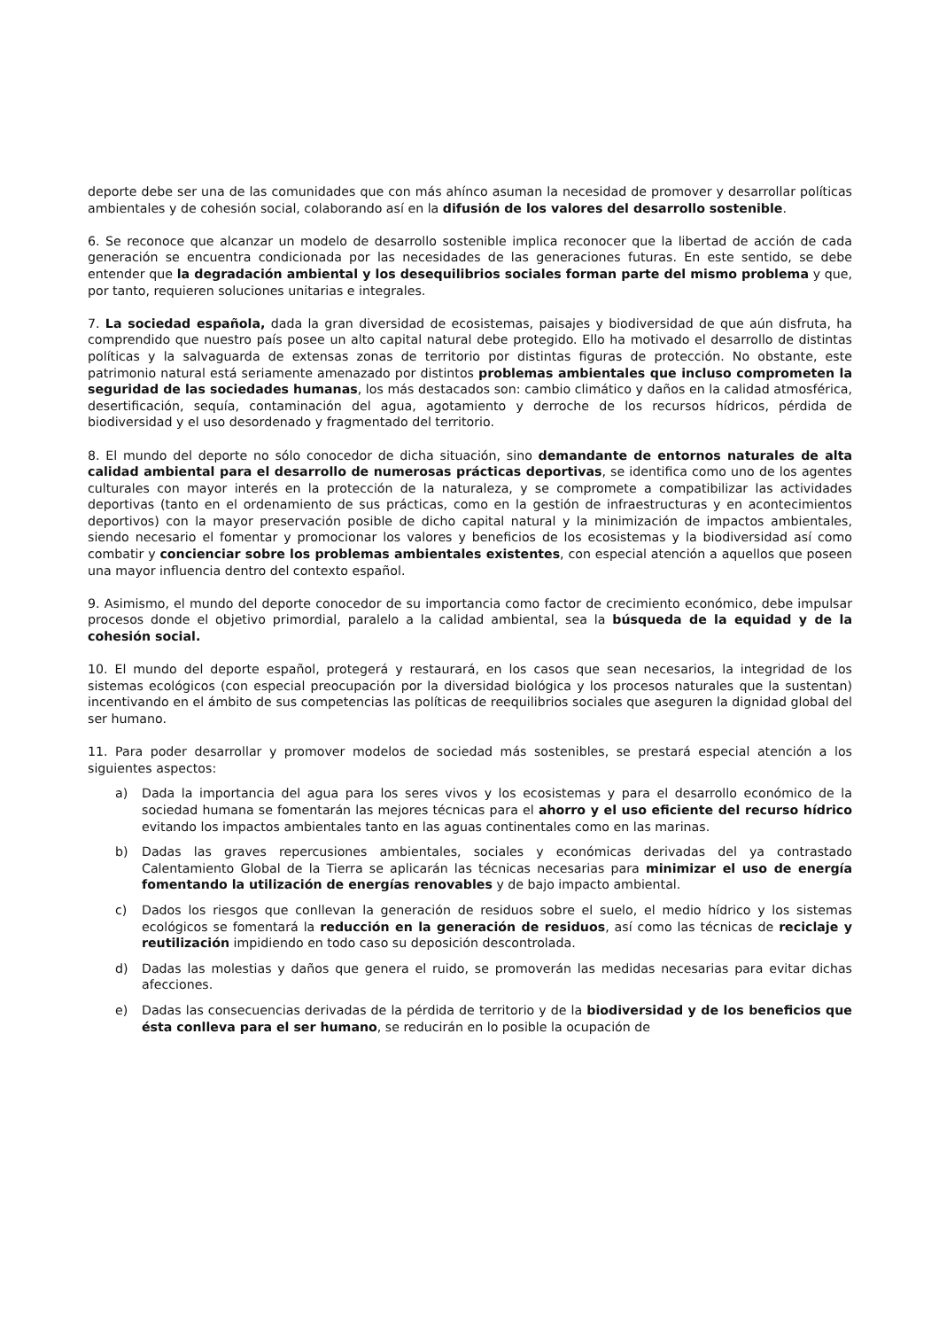deporte debe ser una de las comunidades que con más ahínco asuman la necesidad de promover y desarrollar políticas ambientales y de cohesión social, colaborando así en la difusión de los valores del desarrollo sostenible.
6. Se reconoce que alcanzar un modelo de desarrollo sostenible implica reconocer que la libertad de acción de cada generación se encuentra condicionada por las necesidades de las generaciones futuras. En este sentido, se debe entender que la degradación ambiental y los desequilibrios sociales forman parte del mismo problema y que, por tanto, requieren soluciones unitarias e integrales.
7. La sociedad española, dada la gran diversidad de ecosistemas, paisajes y biodiversidad de que aún disfruta, ha comprendido que nuestro país posee un alto capital natural debe protegido. Ello ha motivado el desarrollo de distintas políticas y la salvaguarda de extensas zonas de territorio por distintas figuras de protección. No obstante, este patrimonio natural está seriamente amenazado por distintos problemas ambientales que incluso comprometen la seguridad de las sociedades humanas, los más destacados son: cambio climático y daños en la calidad atmosférica, desertificación, sequía, contaminación del agua, agotamiento y derroche de los recursos hídricos, pérdida de biodiversidad y el uso desordenado y fragmentado del territorio.
8. El mundo del deporte no sólo conocedor de dicha situación, sino demandante de entornos naturales de alta calidad ambiental para el desarrollo de numerosas prácticas deportivas, se identifica como uno de los agentes culturales con mayor interés en la protección de la naturaleza, y se compromete a compatibilizar las actividades deportivas (tanto en el ordenamiento de sus prácticas, como en la gestión de infraestructuras y en acontecimientos deportivos) con la mayor preservación posible de dicho capital natural y la minimización de impactos ambientales, siendo necesario el fomentar y promocionar los valores y beneficios de los ecosistemas y la biodiversidad así como combatir y concienciar sobre los problemas ambientales existentes, con especial atención a aquellos que poseen una mayor influencia dentro del contexto español.
9. Asimismo, el mundo del deporte conocedor de su importancia como factor de crecimiento económico, debe impulsar procesos donde el objetivo primordial, paralelo a la calidad ambiental, sea la búsqueda de la equidad y de la cohesión social.
10. El mundo del deporte español, protegerá y restaurará, en los casos que sean necesarios, la integridad de los sistemas ecológicos (con especial preocupación por la diversidad biológica y los procesos naturales que la sustentan) incentivando en el ámbito de sus competencias las políticas de reequilibrios sociales que aseguren la dignidad global del ser humano.
11. Para poder desarrollar y promover modelos de sociedad más sostenibles, se prestará especial atención a los siguientes aspectos:
a) Dada la importancia del agua para los seres vivos y los ecosistemas y para el desarrollo económico de la sociedad humana se fomentarán las mejores técnicas para el ahorro y el uso eficiente del recurso hídrico evitando los impactos ambientales tanto en las aguas continentales como en las marinas.
b) Dadas las graves repercusiones ambientales, sociales y económicas derivadas del ya contrastado Calentamiento Global de la Tierra se aplicarán las técnicas necesarias para minimizar el uso de energía fomentando la utilización de energías renovables y de bajo impacto ambiental.
c) Dados los riesgos que conllevan la generación de residuos sobre el suelo, el medio hídrico y los sistemas ecológicos se fomentará la reducción en la generación de residuos, así como las técnicas de reciclaje y reutilización impidiendo en todo caso su deposición descontrolada.
d) Dadas las molestias y daños que genera el ruido, se promoverán las medidas necesarias para evitar dichas afecciones.
e) Dadas las consecuencias derivadas de la pérdida de territorio y de la biodiversidad y de los beneficios que ésta conlleva para el ser humano, se reducirán en lo posible la ocupación de